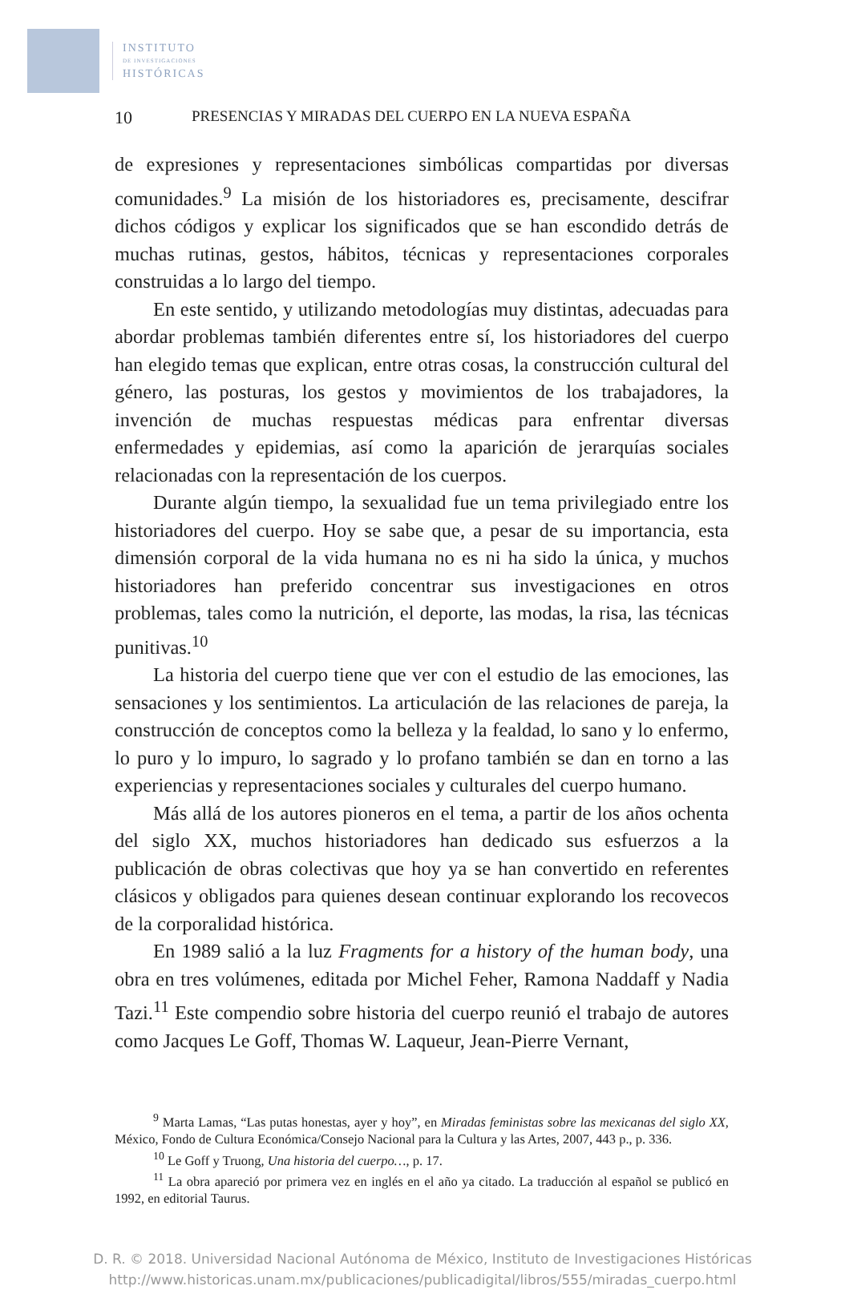INSTITUTO
DE INVESTIGACIONES
HISTÓRICAS
10 PRESENCIAS Y MIRADAS DEL CUERPO EN LA NUEVA ESPAÑA
de expresiones y representaciones simbólicas compartidas por diversas comunidades.<sup>9</sup> La misión de los historiadores es, precisamente, descifrar dichos códigos y explicar los significados que se han escondido detrás de muchas rutinas, gestos, hábitos, técnicas y representaciones corporales construidas a lo largo del tiempo.
En este sentido, y utilizando metodologías muy distintas, adecuadas para abordar problemas también diferentes entre sí, los historiadores del cuerpo han elegido temas que explican, entre otras cosas, la construcción cultural del género, las posturas, los gestos y movimientos de los trabajadores, la invención de muchas respuestas médicas para enfrentar diversas enfermedades y epidemias, así como la aparición de jerarquías sociales relacionadas con la representación de los cuerpos.
Durante algún tiempo, la sexualidad fue un tema privilegiado entre los historiadores del cuerpo. Hoy se sabe que, a pesar de su importancia, esta dimensión corporal de la vida humana no es ni ha sido la única, y muchos historiadores han preferido concentrar sus investigaciones en otros problemas, tales como la nutrición, el deporte, las modas, la risa, las técnicas punitivas.<sup>10</sup>
La historia del cuerpo tiene que ver con el estudio de las emociones, las sensaciones y los sentimientos. La articulación de las relaciones de pareja, la construcción de conceptos como la belleza y la fealdad, lo sano y lo enfermo, lo puro y lo impuro, lo sagrado y lo profano también se dan en torno a las experiencias y representaciones sociales y culturales del cuerpo humano.
Más allá de los autores pioneros en el tema, a partir de los años ochenta del siglo XX, muchos historiadores han dedicado sus esfuerzos a la publicación de obras colectivas que hoy ya se han convertido en referentes clásicos y obligados para quienes desean continuar explorando los recovecos de la corporalidad histórica.
En 1989 salió a la luz Fragments for a history of the human body, una obra en tres volúmenes, editada por Michel Feher, Ramona Naddaff y Nadia Tazi.<sup>11</sup> Este compendio sobre historia del cuerpo reunió el trabajo de autores como Jacques Le Goff, Thomas W. Laqueur, Jean-Pierre Vernant,
<sup>9</sup> Marta Lamas, “Las putas honestas, ayer y hoy”, en Miradas feministas sobre las mexicanas del siglo XX, México, Fondo de Cultura Económica/Consejo Nacional para la Cultura y las Artes, 2007, 443 p., p. 336.
<sup>10</sup> Le Goff y Truong, Una historia del cuerpo…, p. 17.
<sup>11</sup> La obra apareció por primera vez en inglés en el año ya citado. La traducción al español se publicó en 1992, en editorial Taurus.
D. R. © 2018. Universidad Nacional Autónoma de México, Instituto de Investigaciones Históricas
http://www.historicas.unam.mx/publicaciones/publicadigital/libros/555/miradas_cuerpo.html